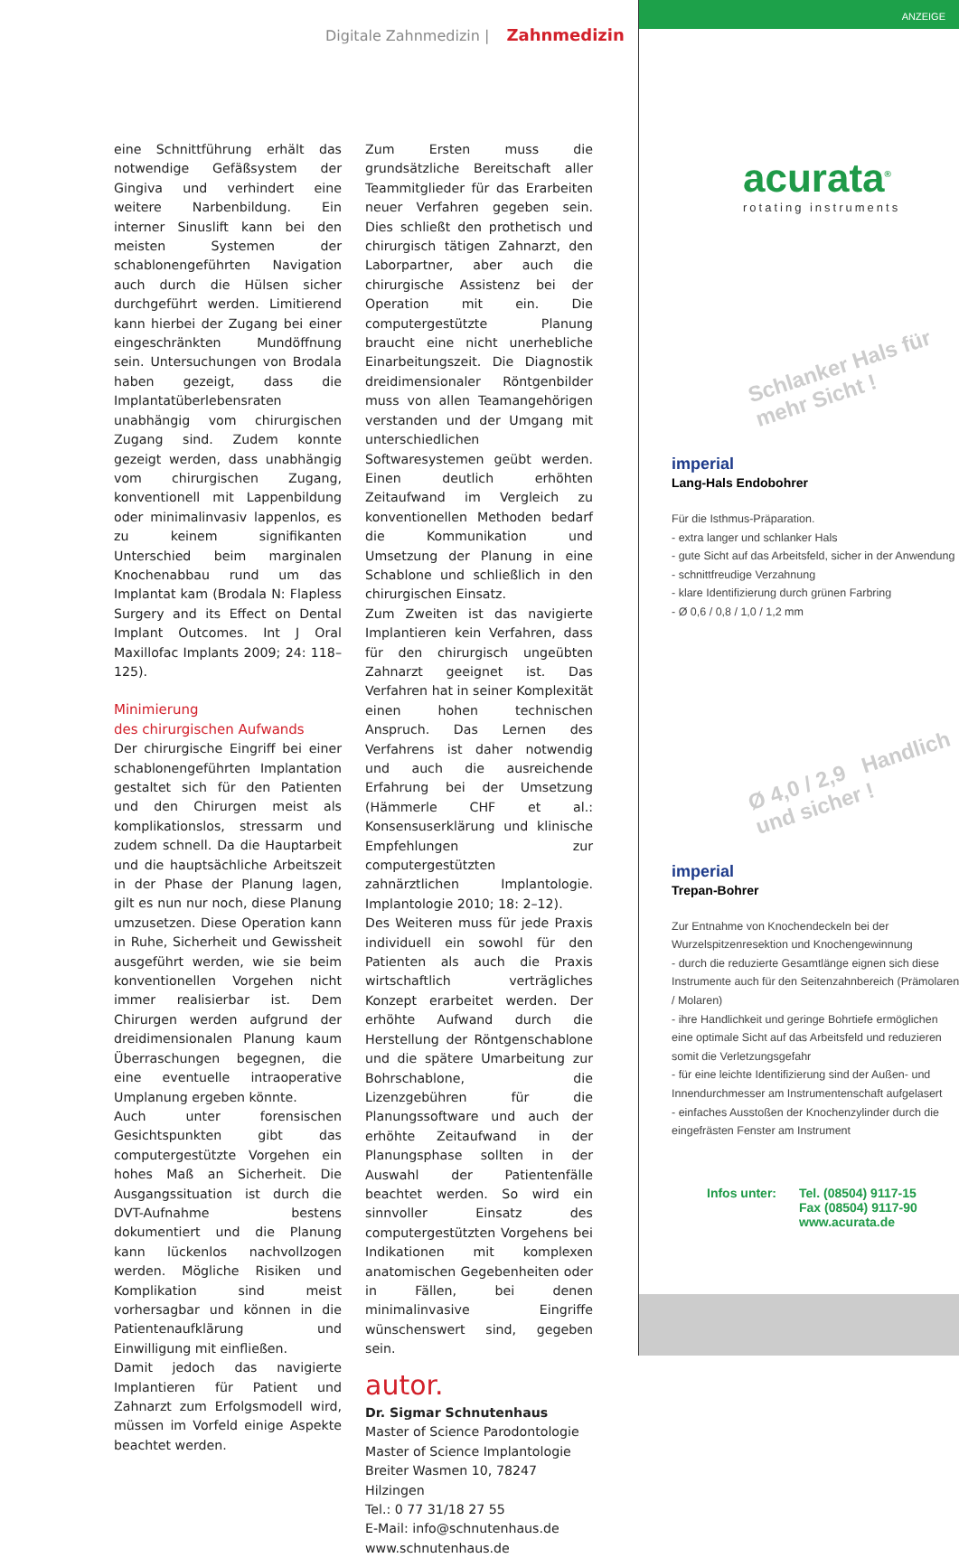Digitale Zahnmedizin | Zahnmedizin
eine Schnittführung erhält das notwendige Gefäßsystem der Gingiva und verhindert eine weitere Narbenbildung. Ein interner Sinuslift kann bei den meisten Systemen der schablonengeführten Navigation auch durch die Hülsen sicher durchgeführt werden. Limitierend kann hierbei der Zugang bei einer eingeschränkten Mundöffnung sein. Untersuchungen von Brodala haben gezeigt, dass die Implantatüberlebensraten unabhängig vom chirurgischen Zugang sind. Zudem konnte gezeigt werden, dass unabhängig vom chirurgischen Zugang, konventionell mit Lappenbildung oder minimalinvasiv lappenlos, es zu keinem signifikanten Unterschied beim marginalen Knochenabbau rund um das Implantat kam (Brodala N: Flapless Surgery and its Effect on Dental Implant Outcomes. Int J Oral Maxillofac Implants 2009; 24: 118–125).
Minimierung
des chirurgischen Aufwands
Der chirurgische Eingriff bei einer schablonengeführten Implantation gestaltet sich für den Patienten und den Chirurgen meist als komplikationslos, stressarm und zudem schnell. Da die Hauptarbeit und die hauptsächliche Arbeitszeit in der Phase der Planung lagen, gilt es nun nur noch, diese Planung umzusetzen. Diese Operation kann in Ruhe, Sicherheit und Gewissheit ausgeführt werden, wie sie beim konventionellen Vorgehen nicht immer realisierbar ist. Dem Chirurgen werden aufgrund der dreidimensionalen Planung kaum Überraschungen begegnen, die eine eventuelle intraoperative Umplanung ergeben könnte.
Auch unter forensischen Gesichtspunkten gibt das computergestützte Vorgehen ein hohes Maß an Sicherheit. Die Ausgangssituation ist durch die DVT-Aufnahme bestens dokumentiert und die Planung kann lückenlos nachvollzogen werden. Mögliche Risiken und Komplikation sind meist vorhersagbar und können in die Patientenaufklärung und Einwilligung mit einfließen.
Damit jedoch das navigierte Implantieren für Patient und Zahnarzt zum Erfolgsmodell wird, müssen im Vorfeld einige Aspekte beachtet werden.
Zum Ersten muss die grundsätzliche Bereitschaft aller Teammitglieder für das Erarbeiten neuer Verfahren gegeben sein. Dies schließt den prothetisch und chirurgisch tätigen Zahnarzt, den Laborpartner, aber auch die chirurgische Assistenz bei der Operation mit ein. Die computergestützte Planung braucht eine nicht unerhebliche Einarbeitungszeit. Die Diagnostik dreidimensionaler Röntgenbilder muss von allen Teamangehörigen verstanden und der Umgang mit unterschiedlichen Softwaresystemen geübt werden. Einen deutlich erhöhten Zeitaufwand im Vergleich zu konventionellen Methoden bedarf die Kommunikation und Umsetzung der Planung in eine Schablone und schließlich in den chirurgischen Einsatz.
Zum Zweiten ist das navigierte Implantieren kein Verfahren, dass für den chirurgisch ungeübten Zahnarzt geeignet ist. Das Verfahren hat in seiner Komplexität einen hohen technischen Anspruch. Das Lernen des Verfahrens ist daher notwendig und auch die ausreichende Erfahrung bei der Umsetzung (Hämmerle CHF et al.: Konsensuserklärung und klinische Empfehlungen zur computergestützten zahnärztlichen Implantologie. Implantologie 2010; 18: 2–12).
Des Weiteren muss für jede Praxis individuell ein sowohl für den Patienten als auch die Praxis wirtschaftlich verträgliches Konzept erarbeitet werden. Der erhöhte Aufwand durch die Herstellung der Röntgenschablone und die spätere Umarbeitung zur Bohrschablone, die Lizenzgebühren für die Planungssoftware und auch der erhöhte Zeitaufwand in der Planungsphase sollten in der Auswahl der Patientenfälle beachtet werden. So wird ein sinnvoller Einsatz des computergestützten Vorgehens bei Indikationen mit komplexen anatomischen Gegebenheiten oder in Fällen, bei denen minimalinvasive Eingriffe wünschenswert sind, gegeben sein.
autor.
Dr. Sigmar Schnutenhaus
Master of Science Parodontologie
Master of Science Implantologie
Breiter Wasmen 10, 78247 Hilzingen
Tel.: 0 77 31/18 27 55
E-Mail: info@schnutenhaus.de
www.schnutenhaus.de
ANZEIGE
acurata<sup>®</sup>
rotating instruments
Schlanker Hals für mehr Sicht !
imperial
Lang-Hals Endobohrer
Für die Isthmus-Präparation.
- extra langer und schlanker Hals
- gute Sicht auf das Arbeitsfeld, sicher in der Anwendung
- schnittfreudige Verzahnung
- klare Identifizierung durch grünen Farbring
- Ø 0,6 / 0,8 / 1,0 / 1,2 mm
Ø 4,0 / 2,9 Handlich und sicher !
imperial
Trepan-Bohrer
Zur Entnahme von Knochendeckeln bei der Wurzelspitzenresektion und Knochengewinnung
- durch die reduzierte Gesamtlänge eignen sich diese Instrumente auch für den Seitenzahnbereich (Prämolaren / Molaren)
- ihre Handlichkeit und geringe Bohrtiefe ermöglichen eine optimale Sicht auf das Arbeitsfeld und reduzieren somit die Verletzungsgefahr
- für eine leichte Identifizierung sind der Außen- und Innendurchmesser am Instrumentenschaft aufgelasert
- einfaches Ausstoßen der Knochenzylinder durch die eingefrästen Fenster am Instrument
Infos unter: Tel. (08504) 9117-15
Fax (08504) 9117-90
www.acurata.de